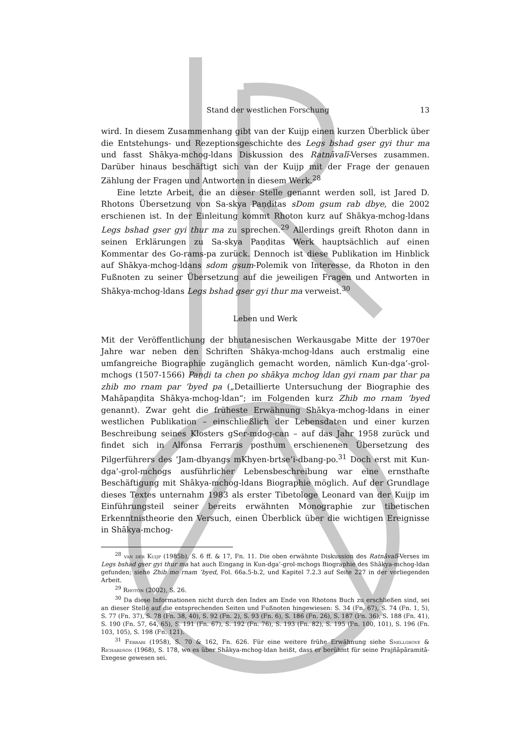Stand der westlichen Forschung 13
wird. In diesem Zusammenhang gibt van der Kuijp einen kurzen Überblick über die Entstehungs- und Rezeptionsgeschichte des Legs bshad gser gyi thur ma und fasst Shākya-mchog-ldans Diskussion des Ratnāvalī-Verses zusammen. Darüber hinaus beschäftigt sich van der Kuijp mit der Frage der genauen Zählung der Fragen und Antworten in diesem Werk.<sup>28</sup>
Eine letzte Arbeit, die an dieser Stelle genannt werden soll, ist Jared D. Rhotons Übersetzung von Sa-skya Paṇḍitas sDom gsum rab dbye, die 2002 erschienen ist. In der Einleitung kommt Rhoton kurz auf Shākya-mchog-ldans Legs bshad gser gyi thur ma zu sprechen.<sup>29</sup> Allerdings greift Rhoton dann in seinen Erklärungen zu Sa-skya Paṇḍitas Werk hauptsächlich auf einen Kommentar des Go-rams-pa zurück. Dennoch ist diese Publikation im Hinblick auf Shākya-mchog-ldans sdom gsum-Polemik von Interesse, da Rhoton in den Fußnoten zu seiner Übersetzung auf die jeweiligen Fragen und Antworten in Shākya-mchog-ldans Legs bshad gser gyi thur ma verweist.<sup>30</sup>
Leben und Werk
Mit der Veröffentlichung der bhutanesischen Werkausgabe Mitte der 1970er Jahre war neben den Schriften Shākya-mchog-ldans auch erstmalig eine umfangreiche Biographie zugänglich gemacht worden, nämlich Kun-dga’-grol-mchogs (1507-1566) Paṇḍi ta chen po shākya mchog ldan gyi rnam par thar pa zhib mo rnam par ’byed pa („Detaillierte Untersuchung der Biographie des Mahāpaṇḍita Shākya-mchog-ldan“; im Folgenden kurz Zhib mo rnam ’byed genannt). Zwar geht die früheste Erwähnung Shākya-mchog-ldans in einer westlichen Publikation – einschließlich der Lebensdaten und einer kurzen Beschreibung seines Klosters gSer-mdog-can – auf das Jahr 1958 zurück und findet sich in Alfonsa Ferraris posthum erschienenen Übersetzung des Pilgerführers des ’Jam-dbyangs mKhyen-brtse’i-dbang-po.<sup>31</sup> Doch erst mit Kun-dga’-grol-mchogs ausführlicher Lebensbeschreibung war eine ernsthafte Beschäftigung mit Shākya-mchog-ldans Biographie möglich. Auf der Grundlage dieses Textes unternahm 1983 als erster Tibetologe Leonard van der Kuijp im Einführungsteil seiner bereits erwähnten Monographie zur tibetischen Erkenntnistheorie den Versuch, einen Überblick über die wichtigen Ereignisse in Shākya-mchog-
<sup>28</sup> van der Kuijp (1985b), S. 6 ff. & 17, Fn. 11. Die oben erwähnte Diskussion des Ratnāvalī-Verses im Legs bshad gser gyi thur ma hat auch Eingang in Kun-dga’-grol-mchogs Biographie des Shākya-mchog-ldan gefunden; siehe Zhib mo rnam ’byed, Fol. 66a.5-b.2, und Kapitel 7.2.3 auf Seite 227 in der vorliegenden Arbeit.
<sup>29</sup> Rhoton (2002), S. 26.
<sup>30</sup> Da diese Informationen nicht durch den Index am Ende von Rhotons Buch zu erschließen sind, sei an dieser Stelle auf die entsprechenden Seiten und Fußnoten hingewiesen: S. 34 (Fn. 67), S. 74 (Fn. 1, 5), S. 77 (Fn. 37), S. 78 (Fn. 38, 40), S. 92 (Fn. 2), S. 93 (Fn. 6), S. 186 (Fn. 26), S. 187 (Fn. 36), S. 188 (Fn. 41), S. 190 (Fn. 57, 64, 65), S. 191 (Fn. 67), S. 192 (Fn. 76), S. 193 (Fn. 82), S. 195 (Fn. 100, 101), S. 196 (Fn. 103, 105), S. 198 (Fn. 121).
<sup>31</sup> Ferrari (1958), S. 70 & 162, Fn. 626. Für eine weitere frühe Erwähnung siehe Snellgrove & Richardson (1968), S. 178, wo es über Shākya-mchog-ldan heißt, dass er berühmt für seine Prajñāpāramitā-Exegese gewesen sei.